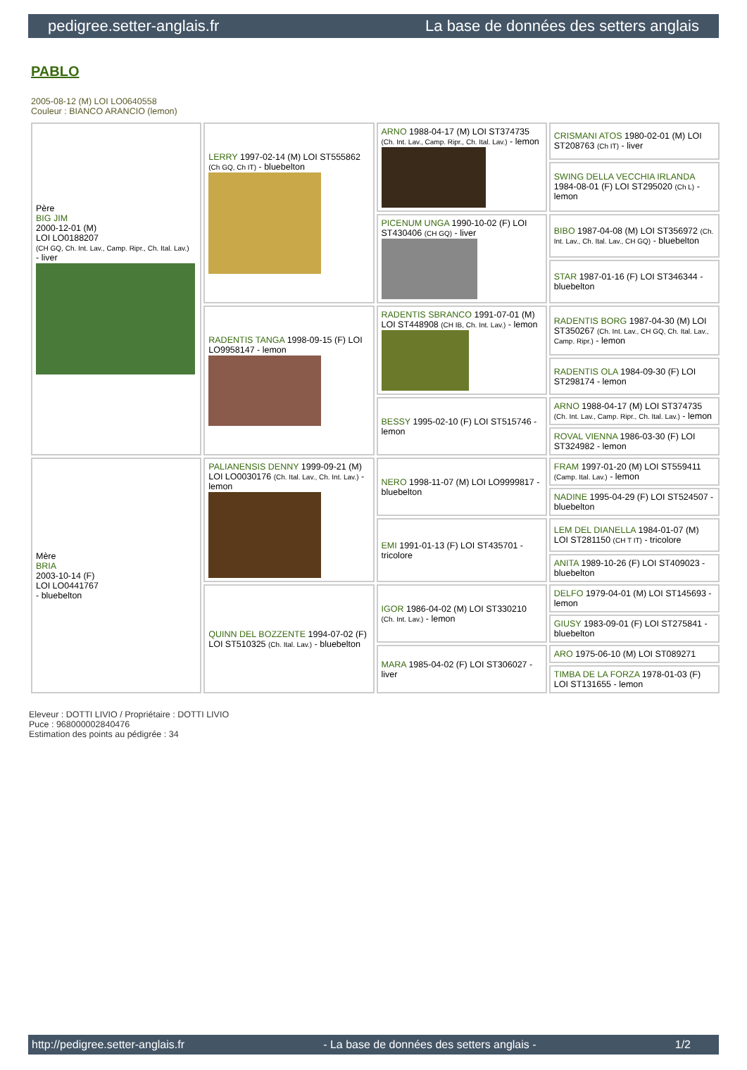pedigree.setter-anglais.fr La base de données des setters anglais
PABLO
2005-08-12 (M) LOI LO0640558
Couleur : BIANCO ARANCIO (lemon)
| Père BIG JIM 2000-12-01 (M) LOI LO0188207 (CH GQ, Ch. Int. Lav., Camp. Ripr., Ch. Ital. Lav.) - liver | LERRY 1997-02-14 (M) LOI ST555862 (Ch GQ, Ch IT) - bluebelton | ARNO 1988-04-17 (M) LOI ST374735 (Ch. Int. Lav., Camp. Ripr., Ch. Ital. Lav.) - lemon | CRISMANI ATOS 1980-02-01 (M) LOI ST208763 (Ch IT) - liver |
| | | | SWING DELLA VECCHIA IRLANDA 1984-08-01 (F) LOI ST295020 (Ch L) - lemon |
| | | PICENUM UNGA 1990-10-02 (F) LOI ST430406 (CH GQ) - liver | BIBO 1987-04-08 (M) LOI ST356972 (Ch. Int. Lav., Ch. Ital. Lav., CH GQ) - bluebelton |
| | | | STAR 1987-01-16 (F) LOI ST346344 - bluebelton |
| | RADENTIS TANGA 1998-09-15 (F) LOI LO9958147 - lemon | RADENTIS SBRANCO 1991-07-01 (M) LOI ST448908 (CH IB, Ch. Int. Lav.) - lemon | RADENTIS BORG 1987-04-30 (M) LOI ST350267 (Ch. Int. Lav., CH GQ, Ch. Ital. Lav., Camp. Ripr.) - lemon |
| | | | RADENTIS OLA 1984-09-30 (F) LOI ST298174 - lemon |
| | | BESSY 1995-02-10 (F) LOI ST515746 - lemon | ARNO 1988-04-17 (M) LOI ST374735 (Ch. Int. Lav., Camp. Ripr., Ch. Ital. Lav.) - lemon |
| | | | ROVAL VIENNA 1986-03-30 (F) LOI ST324982 - lemon |
| Mère BRIA 2003-10-14 (F) LOI LO0441767 - bluebelton | PALIANENSIS DENNY 1999-09-21 (M) LOI LO0030176 (Ch. Ital. Lav., Ch. Int. Lav.) - lemon | NERO 1998-11-07 (M) LOI LO9999817 - bluebelton | FRAM 1997-01-20 (M) LOI ST559411 (Camp. Ital. Lav.) - lemon |
| | | | NADINE 1995-04-29 (F) LOI ST524507 - bluebelton |
| | | EMI 1991-01-13 (F) LOI ST435701 - tricolore | LEM DEL DIANELLA 1984-01-07 (M) LOI ST281150 (CH T IT) - tricolore |
| | | | ANITA 1989-10-26 (F) LOI ST409023 - bluebelton |
| | QUINN DEL BOZZENTE 1994-07-02 (F) LOI ST510325 (Ch. Ital. Lav.) - bluebelton | IGOR 1986-04-02 (M) LOI ST330210 (Ch. Int. Lav.) - lemon | DELFO 1979-04-01 (M) LOI ST145693 - lemon |
| | | | GIUSY 1983-09-01 (F) LOI ST275841 - bluebelton |
| | | MARA 1985-04-02 (F) LOI ST306027 - liver | ARO 1975-06-10 (M) LOI ST089271 |
| | | | TIMBA DE LA FORZA 1978-01-03 (F) LOI ST131655 - lemon |
Eleveur : DOTTI LIVIO / Propriétaire : DOTTI LIVIO
Puce : 968000002840476
Estimation des points au pédigrée : 34
http://pedigree.setter-anglais.fr - La base de données des setters anglais - 1/2